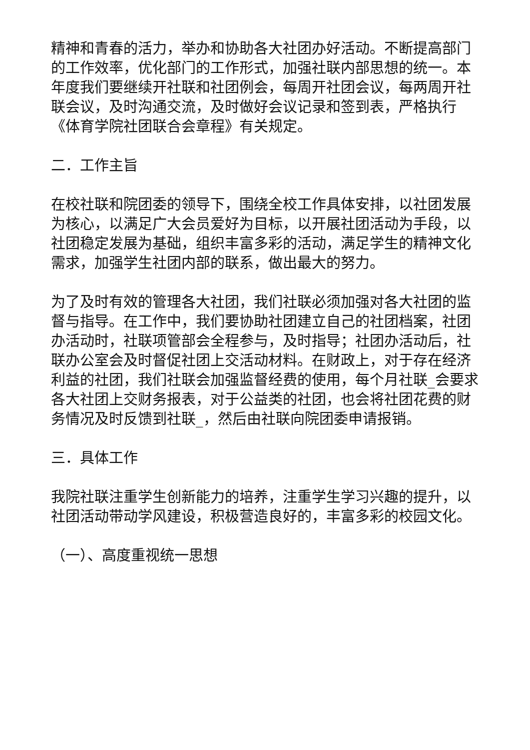精神和青春的活力，举办和协助各大社团办好活动。不断提高部门的工作效率，优化部门的工作形式，加强社联内部思想的统一。本年度我们要继续开社联和社团例会，每周开社团会议，每两周开社联会议，及时沟通交流，及时做好会议记录和签到表，严格执行《体育学院社团联合会章程》有关规定。
二．工作主旨
在校社联和院团委的领导下，围绕全校工作具体安排，以社团发展为核心，以满足广大会员爱好为目标，以开展社团活动为手段，以社团稳定发展为基础，组织丰富多彩的活动，满足学生的精神文化需求，加强学生社团内部的联系，做出最大的努力。
为了及时有效的管理各大社团，我们社联必须加强对各大社团的监督与指导。在工作中，我们要协助社团建立自己的社团档案，社团办活动时，社联项管部会全程参与，及时指导；社团办活动后，社联办公室会及时督促社团上交活动材料。在财政上，对于存在经济利益的社团，我们社联会加强监督经费的使用，每个月社联_会要求各大社团上交财务报表，对于公益类的社团，也会将社团花费的财务情况及时反馈到社联_，然后由社联向院团委申请报销。
三．具体工作
我院社联注重学生创新能力的培养，注重学生学习兴趣的提升，以社团活动带动学风建设，积极营造良好的，丰富多彩的校园文化。
（一）、高度重视统一思想